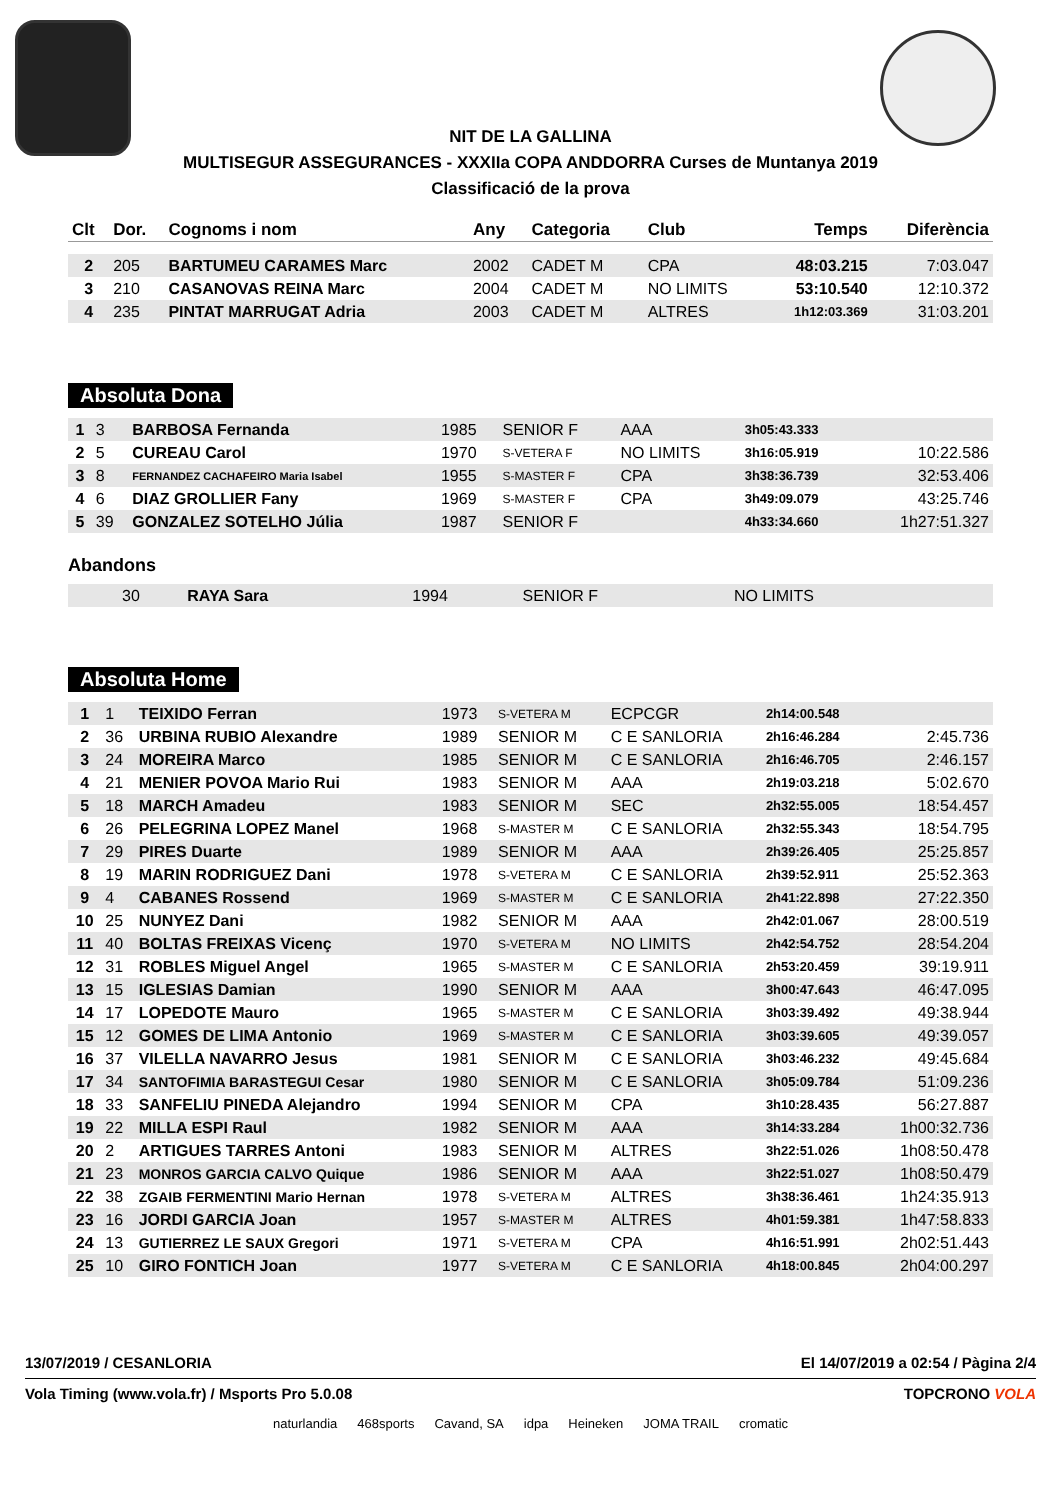NIT DE LA GALLINA
MULTISEGUR ASSEGURANCES - XXXIIa COPA ANDDORRA Curses de Muntanya 2019
Classificació de la prova
| Clt | Dor. | Cognoms i nom | Any | Categoria | Club | Temps | Diferència |
| --- | --- | --- | --- | --- | --- | --- | --- |
| 2 | 205 | BARTUMEU CARAMES Marc | 2002 | CADET M | CPA | 48:03.215 | 7:03.047 |
| 3 | 210 | CASANOVAS REINA Marc | 2004 | CADET M | NO LIMITS | 53:10.540 | 12:10.372 |
| 4 | 235 | PINTAT MARRUGAT Adria | 2003 | CADET M | ALTRES | 1h12:03.369 | 31:03.201 |
Absoluta Dona
| 1 | 3 | BARBOSA Fernanda | 1985 | SENIOR F | AAA | 3h05:43.333 | |
| 2 | 5 | CUREAU Carol | 1970 | S-VETERA F | NO LIMITS | 3h16:05.919 | 10:22.586 |
| 3 | 8 | FERNANDEZ CACHAFEIRO Maria Isabel | 1955 | S-MASTER F | CPA | 3h38:36.739 | 32:53.406 |
| 4 | 6 | DIAZ GROLLIER Fany | 1969 | S-MASTER F | CPA | 3h49:09.079 | 43:25.746 |
| 5 | 39 | GONZALEZ SOTELHO Júlia | 1987 | SENIOR F | | 4h33:34.660 | 1h27:51.327 |
Abandons
| | 30 | RAYA Sara | 1994 | SENIOR F | NO LIMITS | | |
Absoluta Home
| 1 | 1 | TEIXIDO Ferran | 1973 | S-VETERA M | ECPCGR | 2h14:00.548 | |
| 2 | 36 | URBINA RUBIO Alexandre | 1989 | SENIOR M | C E SANLORIA | 2h16:46.284 | 2:45.736 |
| 3 | 24 | MOREIRA Marco | 1985 | SENIOR M | C E SANLORIA | 2h16:46.705 | 2:46.157 |
| 4 | 21 | MENIER POVOA Mario Rui | 1983 | SENIOR M | AAA | 2h19:03.218 | 5:02.670 |
| 5 | 18 | MARCH Amadeu | 1983 | SENIOR M | SEC | 2h32:55.005 | 18:54.457 |
| 6 | 26 | PELEGRINA LOPEZ Manel | 1968 | S-MASTER M | C E SANLORIA | 2h32:55.343 | 18:54.795 |
| 7 | 29 | PIRES Duarte | 1989 | SENIOR M | AAA | 2h39:26.405 | 25:25.857 |
| 8 | 19 | MARIN RODRIGUEZ Dani | 1978 | S-VETERA M | C E SANLORIA | 2h39:52.911 | 25:52.363 |
| 9 | 4 | CABANES Rossend | 1969 | S-MASTER M | C E SANLORIA | 2h41:22.898 | 27:22.350 |
| 10 | 25 | NUNYEZ Dani | 1982 | SENIOR M | AAA | 2h42:01.067 | 28:00.519 |
| 11 | 40 | BOLTAS FREIXAS Vicenç | 1970 | S-VETERA M | NO LIMITS | 2h42:54.752 | 28:54.204 |
| 12 | 31 | ROBLES Miguel Angel | 1965 | S-MASTER M | C E SANLORIA | 2h53:20.459 | 39:19.911 |
| 13 | 15 | IGLESIAS Damian | 1990 | SENIOR M | AAA | 3h00:47.643 | 46:47.095 |
| 14 | 17 | LOPEDOTE Mauro | 1965 | S-MASTER M | C E SANLORIA | 3h03:39.492 | 49:38.944 |
| 15 | 12 | GOMES DE LIMA Antonio | 1969 | S-MASTER M | C E SANLORIA | 3h03:39.605 | 49:39.057 |
| 16 | 37 | VILELLA NAVARRO Jesus | 1981 | SENIOR M | C E SANLORIA | 3h03:46.232 | 49:45.684 |
| 17 | 34 | SANTOFIMIA BARASTEGUI Cesar | 1980 | SENIOR M | C E SANLORIA | 3h05:09.784 | 51:09.236 |
| 18 | 33 | SANFELIU PINEDA Alejandro | 1994 | SENIOR M | CPA | 3h10:28.435 | 56:27.887 |
| 19 | 22 | MILLA ESPI Raul | 1982 | SENIOR M | AAA | 3h14:33.284 | 1h00:32.736 |
| 20 | 2 | ARTIGUES TARRES Antoni | 1983 | SENIOR M | ALTRES | 3h22:51.026 | 1h08:50.478 |
| 21 | 23 | MONROS GARCIA CALVO Quique | 1986 | SENIOR M | AAA | 3h22:51.027 | 1h08:50.479 |
| 22 | 38 | ZGAIB FERMENTINI Mario Hernan | 1978 | S-VETERA M | ALTRES | 3h38:36.461 | 1h24:35.913 |
| 23 | 16 | JORDI GARCIA Joan | 1957 | S-MASTER M | ALTRES | 4h01:59.381 | 1h47:58.833 |
| 24 | 13 | GUTIERREZ LE SAUX Gregori | 1971 | S-VETERA M | CPA | 4h16:51.991 | 2h02:51.443 |
| 25 | 10 | GIRO FONTICH Joan | 1977 | S-VETERA M | C E SANLORIA | 4h18:00.845 | 2h04:00.297 |
13/07/2019 / CESANLORIA El 14/07/2019 a 02:54 / Pàgina 2/4
Vola Timing (www.vola.fr) / Msports Pro 5.0.08 TOPCRONO VOLA
naturlandia 468sports Cavand, SA idpa Heineken JOMA TRAIL cromatic